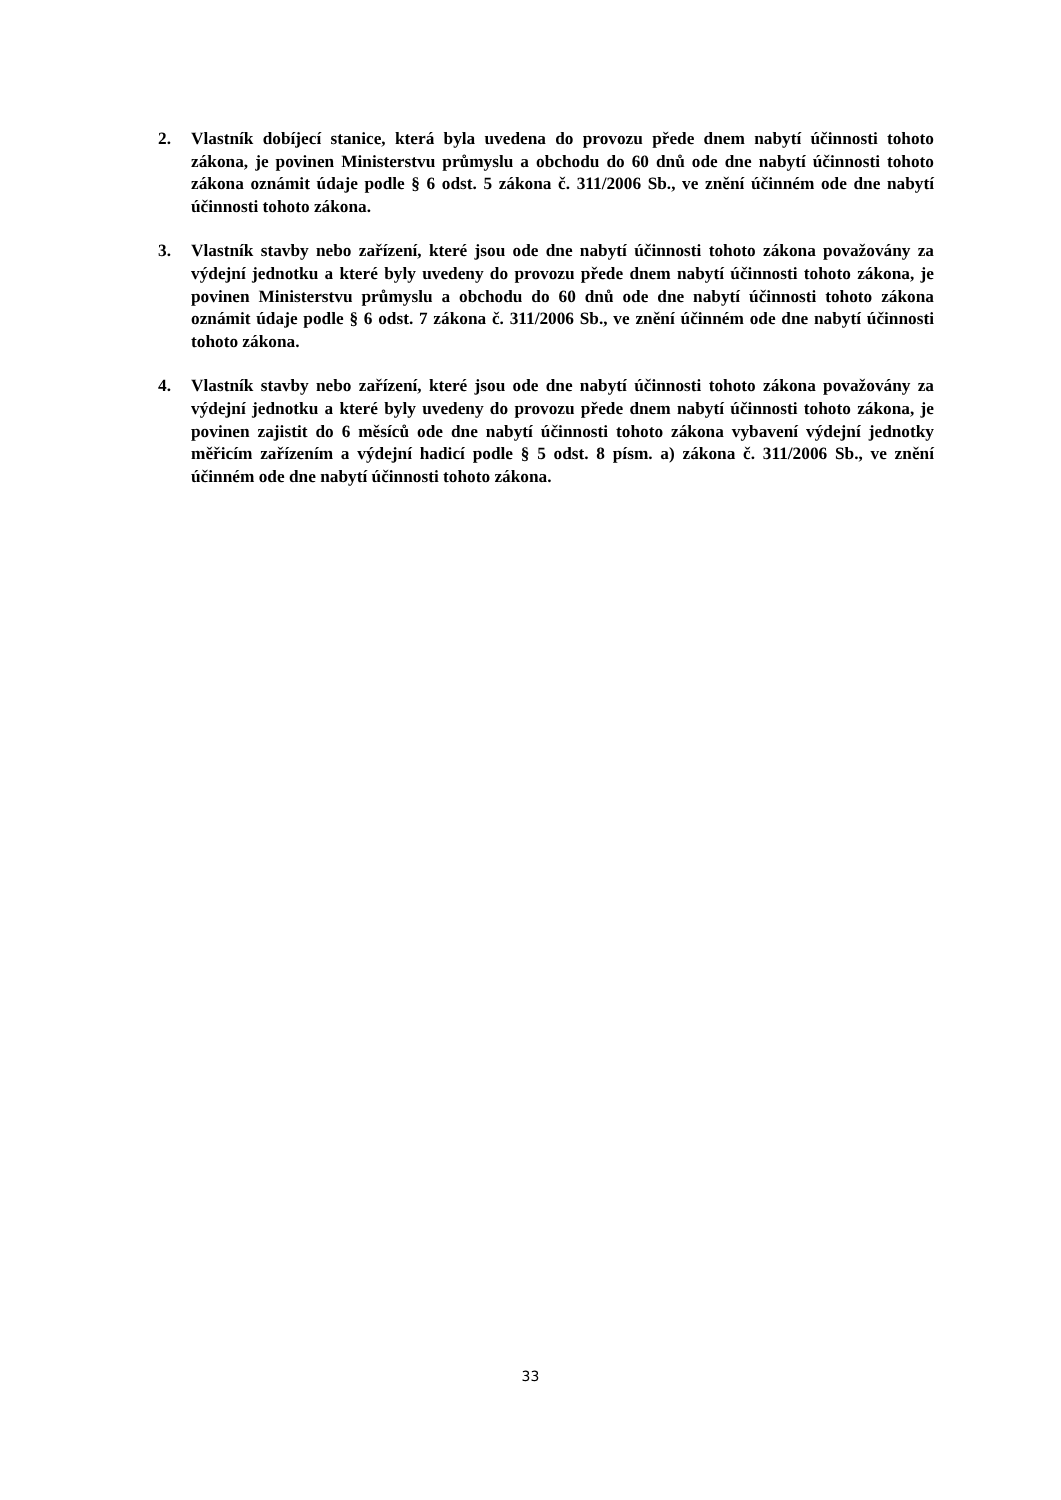2. Vlastník dobíjecí stanice, která byla uvedena do provozu přede dnem nabytí účinnosti tohoto zákona, je povinen Ministerstvu průmyslu a obchodu do 60 dnů ode dne nabytí účinnosti tohoto zákona oznámit údaje podle § 6 odst. 5 zákona č. 311/2006 Sb., ve znění účinném ode dne nabytí účinnosti tohoto zákona.
3. Vlastník stavby nebo zařízení, které jsou ode dne nabytí účinnosti tohoto zákona považovány za výdejní jednotku a které byly uvedeny do provozu přede dnem nabytí účinnosti tohoto zákona, je povinen Ministerstvu průmyslu a obchodu do 60 dnů ode dne nabytí účinnosti tohoto zákona oznámit údaje podle § 6 odst. 7 zákona č. 311/2006 Sb., ve znění účinném ode dne nabytí účinnosti tohoto zákona.
4. Vlastník stavby nebo zařízení, které jsou ode dne nabytí účinnosti tohoto zákona považovány za výdejní jednotku a které byly uvedeny do provozu přede dnem nabytí účinnosti tohoto zákona, je povinen zajistit do 6 měsíců ode dne nabytí účinnosti tohoto zákona vybavení výdejní jednotky měřicím zařízením a výdejní hadicí podle § 5 odst. 8 písm. a) zákona č. 311/2006 Sb., ve znění účinném ode dne nabytí účinnosti tohoto zákona.
33